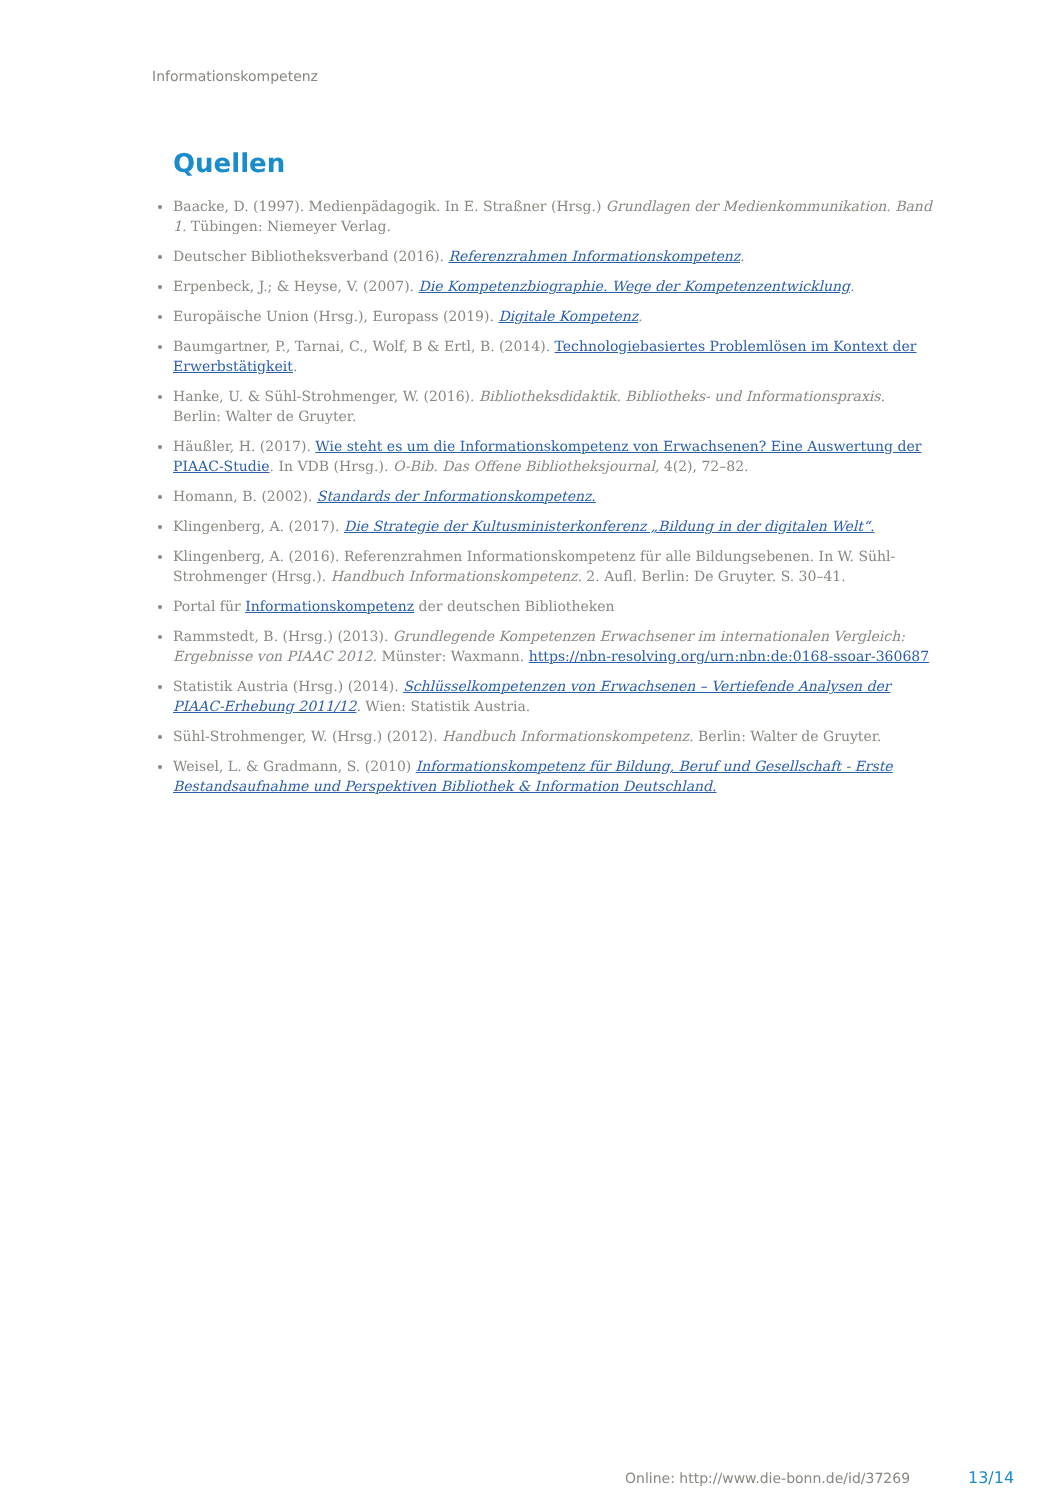Informationskompetenz
Quellen
Baacke, D. (1997). Medienpädagogik. In E. Straßner (Hrsg.) Grundlagen der Medienkommunikation. Band 1. Tübingen: Niemeyer Verlag.
Deutscher Bibliotheksverband (2016). Referenzrahmen Informationskompetenz.
Erpenbeck, J.; & Heyse, V. (2007). Die Kompetenzbiographie. Wege der Kompetenzentwicklung.
Europäische Union (Hrsg.), Europass (2019). Digitale Kompetenz.
Baumgartner, P., Tarnai, C., Wolf, B & Ertl, B. (2014). Technologiebasiertes Problemlösen im Kontext der Erwerbstätigkeit.
Hanke, U. & Sühl-Strohmenger, W. (2016). Bibliotheksdidaktik. Bibliotheks- und Informationspraxis. Berlin: Walter de Gruyter.
Häußler, H. (2017). Wie steht es um die Informationskompetenz von Erwachsenen? Eine Auswertung der PIAAC-Studie. In VDB (Hrsg.). O-Bib. Das Offene Bibliotheksjournal, 4(2), 72–82.
Homann, B. (2002). Standards der Informationskompetenz.
Klingenberg, A. (2017). Die Strategie der Kultusministerkonferenz „Bildung in der digitalen Welt“.
Klingenberg, A. (2016). Referenzrahmen Informationskompetenz für alle Bildungsebenen. In W. Sühl-Strohmenger (Hrsg.). Handbuch Informationskompetenz. 2. Aufl. Berlin: De Gruyter. S. 30–41.
Portal für Informationskompetenz der deutschen Bibliotheken
Rammstedt, B. (Hrsg.) (2013). Grundlegende Kompetenzen Erwachsener im internationalen Vergleich: Ergebnisse von PIAAC 2012. Münster: Waxmann. https://nbn-resolving.org/urn:nbn:de:0168-ssoar-360687
Statistik Austria (Hrsg.) (2014). Schlüsselkompetenzen von Erwachsenen – Vertiefende Analysen der PIAAC-Erhebung 2011/12. Wien: Statistik Austria.
Sühl-Strohmenger, W. (Hrsg.) (2012). Handbuch Informationskompetenz. Berlin: Walter de Gruyter.
Weisel, L. & Gradmann, S. (2010) Informationskompetenz für Bildung, Beruf und Gesellschaft - Erste Bestandsaufnahme und Perspektiven Bibliothek & Information Deutschland.
Online: http://www.die-bonn.de/id/37269
13/14